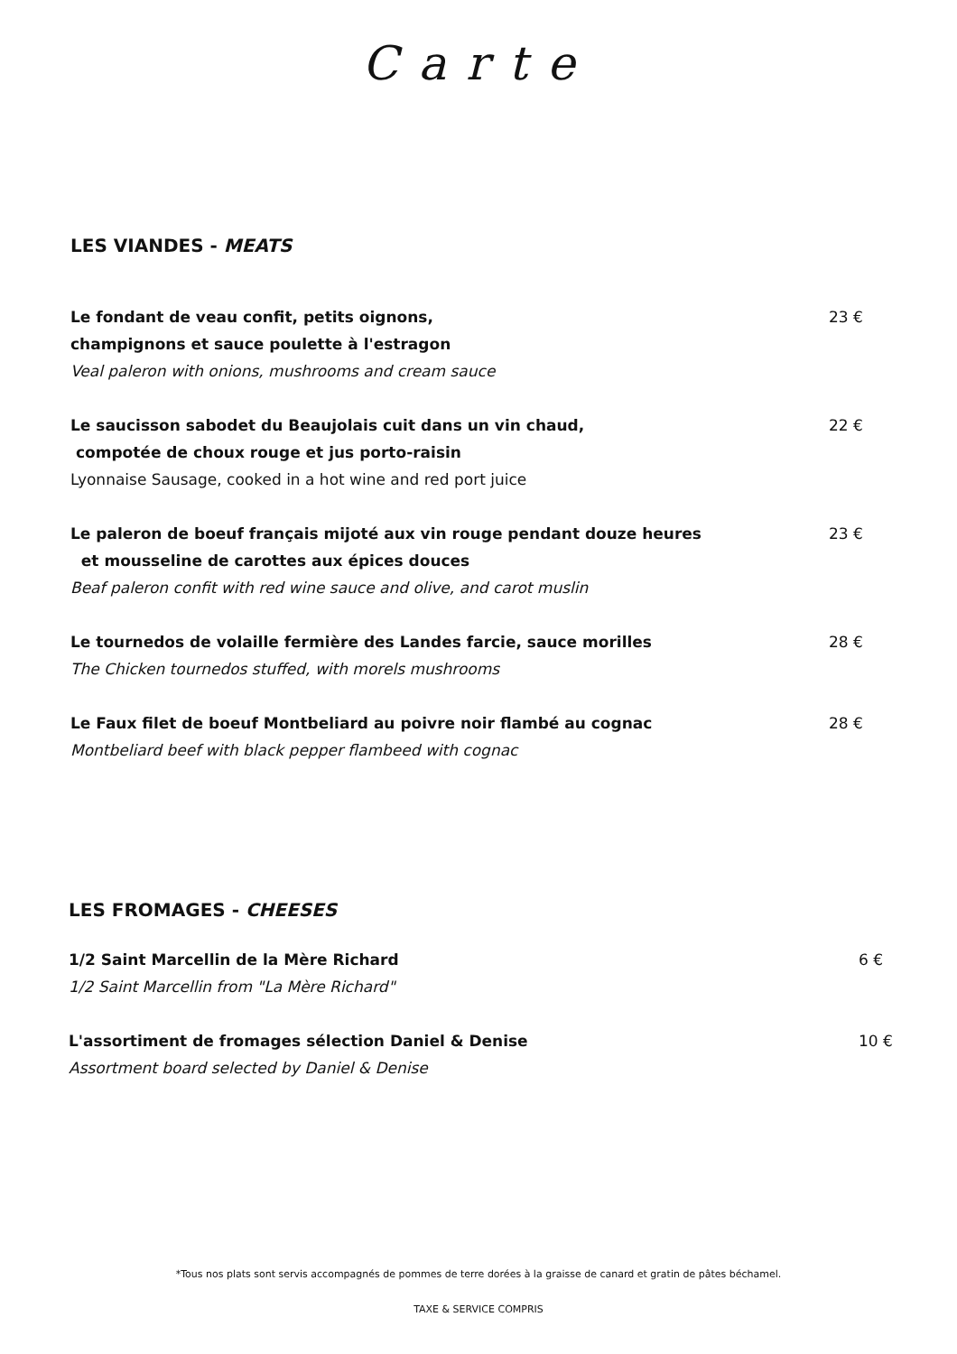Carte
LES VIANDES - MEATS
Le fondant de veau confit, petits oignons,
champignons et sauce poulette à l'estragon
Veal paleron with onions, mushrooms and cream sauce
23 €
Le saucisson sabodet du Beaujolais cuit dans un vin chaud,
compotée de choux rouge et jus porto-raisin
Lyonnaise Sausage, cooked in a hot wine and red port juice
22 €
Le paleron de boeuf français mijoté aux vin rouge pendant douze heures
et mousseline de carottes aux épices douces
Beaf paleron confit with red wine sauce and olive, and carot muslin
23 €
Le tournedos de volaille fermière des Landes farcie, sauce morilles
The Chicken tournedos stuffed, with morels mushrooms
28 €
Le Faux filet de boeuf Montbeliard au poivre noir flambé au cognac
Montbeliard beef with black pepper flambeed with cognac
28 €
LES FROMAGES - CHEESES
1/2 Saint Marcellin de la Mère Richard
1/2 Saint Marcellin from "La Mère Richard"
6 €
L'assortiment de fromages sélection Daniel & Denise
Assortment board selected by Daniel & Denise
10 €
*Tous nos plats sont servis accompagnés de pommes de terre dorées à la graisse de canard et gratin de pâtes béchamel.
TAXE & SERVICE COMPRIS